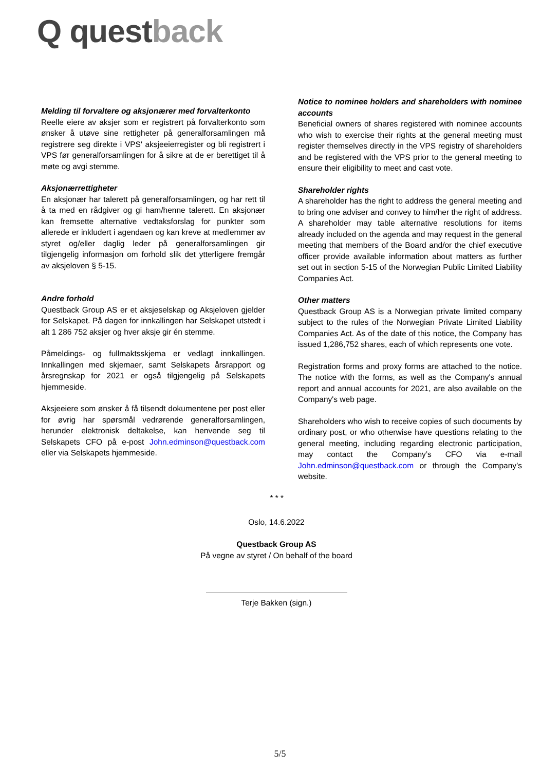Q questback
Melding til forvaltere og aksjonærer med forvalterkonto
Reelle eiere av aksjer som er registrert på forvalterkonto som ønsker å utøve sine rettigheter på generalforsamlingen må registrere seg direkte i VPS' aksjeeierregister og bli registrert i VPS før generalforsamlingen for å sikre at de er berettiget til å møte og avgi stemme.
Aksjonærrettigheter
En aksjonær har talerett på generalforsamlingen, og har rett til å ta med en rådgiver og gi ham/henne talerett. En aksjonær kan fremsette alternative vedtaksforslag for punkter som allerede er inkludert i agendaen og kan kreve at medlemmer av styret og/eller daglig leder på generalforsamlingen gir tilgjengelig informasjon om forhold slik det ytterligere fremgår av aksjeloven § 5-15.
Andre forhold
Questback Group AS er et aksjeselskap og Aksjeloven gjelder for Selskapet. På dagen for innkallingen har Selskapet utstedt i alt 1 286 752 aksjer og hver aksje gir én stemme.
Påmeldings- og fullmaktsskjema er vedlagt innkallingen. Innkallingen med skjemaer, samt Selskapets årsrapport og årsregnskap for 2021 er også tilgjengelig på Selskapets hjemmeside.
Aksjeeiere som ønsker å få tilsendt dokumentene per post eller for øvrig har spørsmål vedrørende generalforsamlingen, herunder elektronisk deltakelse, kan henvende seg til Selskapets CFO på e-post John.edminson@questback.com eller via Selskapets hjemmeside.
Notice to nominee holders and shareholders with nominee accounts
Beneficial owners of shares registered with nominee accounts who wish to exercise their rights at the general meeting must register themselves directly in the VPS registry of shareholders and be registered with the VPS prior to the general meeting to ensure their eligibility to meet and cast vote.
Shareholder rights
A shareholder has the right to address the general meeting and to bring one adviser and convey to him/her the right of address. A shareholder may table alternative resolutions for items already included on the agenda and may request in the general meeting that members of the Board and/or the chief executive officer provide available information about matters as further set out in section 5-15 of the Norwegian Public Limited Liability Companies Act.
Other matters
Questback Group AS is a Norwegian private limited company subject to the rules of the Norwegian Private Limited Liability Companies Act. As of the date of this notice, the Company has issued 1,286,752 shares, each of which represents one vote.
Registration forms and proxy forms are attached to the notice. The notice with the forms, as well as the Company's annual report and annual accounts for 2021, are also available on the Company's web page.
Shareholders who wish to receive copies of such documents by ordinary post, or who otherwise have questions relating to the general meeting, including regarding electronic participation, may contact the Company’s CFO via e-mail John.edminson@questback.com or through the Company’s website.
* * *
Oslo, 14.6.2022
Questback Group AS
På vegne av styret / On behalf of the board
Terje Bakken (sign.)
5/5